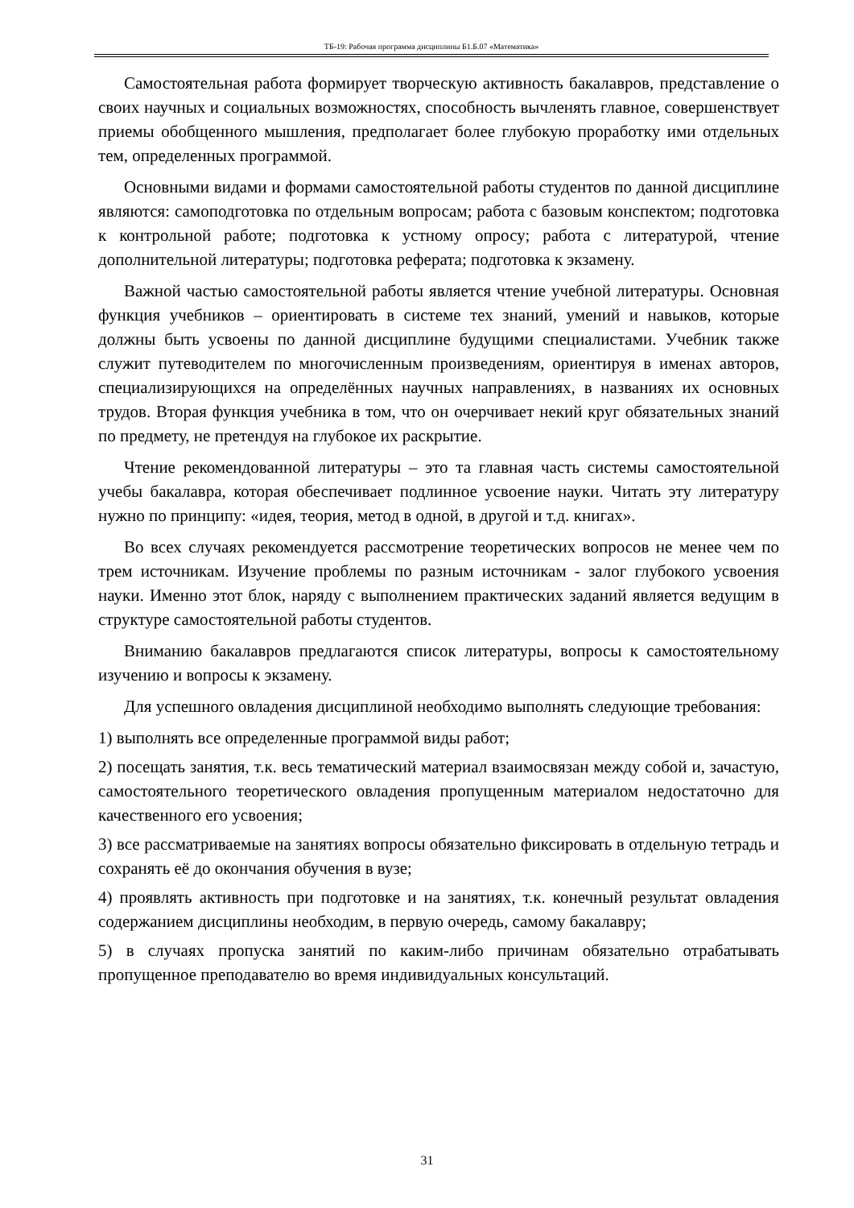ТБ-19: Рабочая программа дисциплины Б1.Б.07 «Математика»
Самостоятельная работа формирует творческую активность бакалавров, представление о своих научных и социальных возможностях, способность вычленять главное, совершенствует приемы обобщенного мышления, предполагает более глубокую проработку ими отдельных тем, определенных программой.
Основными видами и формами самостоятельной работы студентов по данной дисциплине являются: самоподготовка по отдельным вопросам; работа с базовым конспектом; подготовка к контрольной работе; подготовка к устному опросу; работа с литературой, чтение дополнительной литературы; подготовка реферата; подготовка к экзамену.
Важной частью самостоятельной работы является чтение учебной литературы. Основная функция учебников – ориентировать в системе тех знаний, умений и навыков, которые должны быть усвоены по данной дисциплине будущими специалистами. Учебник также служит путеводителем по многочисленным произведениям, ориентируя в именах авторов, специализирующихся на определённых научных направлениях, в названиях их основных трудов. Вторая функция учебника в том, что он очерчивает некий круг обязательных знаний по предмету, не претендуя на глубокое их раскрытие.
Чтение рекомендованной литературы – это та главная часть системы самостоятельной учебы бакалавра, которая обеспечивает подлинное усвоение науки. Читать эту литературу нужно по принципу: «идея, теория, метод в одной, в другой и т.д. книгах».
Во всех случаях рекомендуется рассмотрение теоретических вопросов не менее чем по трем источникам. Изучение проблемы по разным источникам - залог глубокого усвоения науки. Именно этот блок, наряду с выполнением практических заданий является ведущим в структуре самостоятельной работы студентов.
Вниманию бакалавров предлагаются список литературы, вопросы к самостоятельному изучению и вопросы к экзамену.
Для успешного овладения дисциплиной необходимо выполнять следующие требования:
1) выполнять все определенные программой виды работ;
2) посещать занятия, т.к. весь тематический материал взаимосвязан между собой и, зачастую, самостоятельного теоретического овладения пропущенным материалом недостаточно для качественного его усвоения;
3) все рассматриваемые на занятиях вопросы обязательно фиксировать в отдельную тетрадь и сохранять её до окончания обучения в вузе;
4) проявлять активность при подготовке и на занятиях, т.к. конечный результат овладения содержанием дисциплины необходим, в первую очередь, самому бакалавру;
5) в случаях пропуска занятий по каким-либо причинам обязательно отрабатывать пропущенное преподавателю во время индивидуальных консультаций.
31